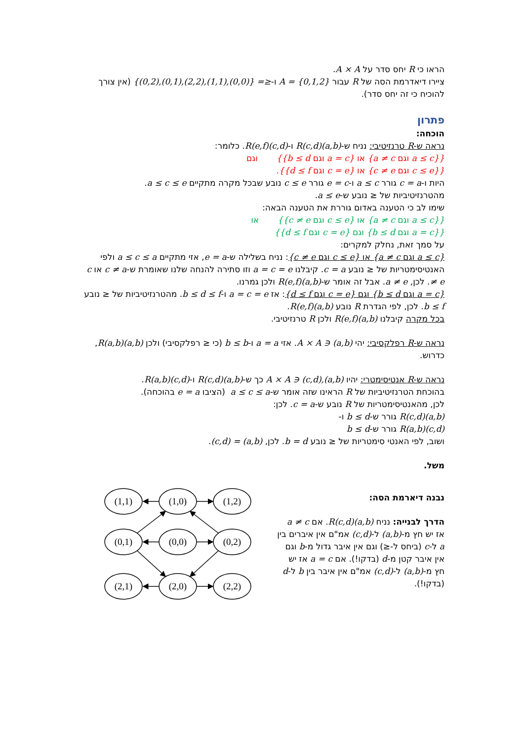הראו כי R יחס סדר על A × A.
ציירו דיאדרמת הסה של R עבור A = {0,1,2} ו-≤= {(0,0),(1,1),(2,2),(0,1),(0,2)} (אין צורך להוכיח כי זה יחס סדר).
פתרון
הוכחה:
נראה ש-R טרנזיטיבי: נניח ש-(a,b)R(c,d) ו-(c,d)R(e,f). כלומר:
{{a ≤ c וגם a ≠ c} או {a = c וגם b ≤ d}} וגם
{{c ≤ e וגם c ≠ e} או {c = e וגם d ≤ f}}.
היות ו-c = a גורר a ≤ c ו-e = c גורר c ≤ e נובע שבכל מקרה מתקיים a ≤ c ≤ e.
מהטרנזיטיביות של ≤ נובע ש-a ≤ e.
שימו לב כי הטענה באדום גוררת את הטענה הבאה:
{{a ≤ c וגם a ≠ c} או {c ≤ e וגם c ≠ e}} או
{{a = c וגם b ≤ d} וגם {c = e וגם d ≤ f}}
על סמך זאת, נחלק למקרים:
{a ≤ c וגם a ≠ c} או {c ≤ e וגם c ≠ e}: נניח בשלילה ש-e = a, אזי מתקיים a ≤ c ≤ a ולפי האנטיסימטריות של ≤ נובע c = a. קיבלנו a = c = e וזו סתירה להנחה שלנו שאומרת ש-c ≠ a או c ≠ e. לכן, a ≠ e. אבל זה אומר ש-(a,b)R(e,f) ולכן גמרנו.
{a = c וגם b ≤ d} וגם {c = e וגם d ≤ f}: אז a = c = e ו-b ≤ d ≤ f. מהטרנזיטיביות של ≤ נובע b ≤ f. לכן, לפי הגדרת R נובע (a,b)R(e,f).
בכל מקרה קיבלנו (a,b)R(e,f) ולכן R טרנזיטיבי.
נראה ש-R רפלקסיבי: יהי (a,b) ∈ A × A. אזי a = a ו-b ≤ b (כי ≤ רפלקסיבי) ולכן (a,b)R(a,b), כדרוש.
נראה ש-R אנטיסימטרי: יהיו (a,b),(c,d) ∈ A × A כך ש-(a,b)R(c,d) ו-(c,d)R(a,b).
בהוכחת הטרנזיטיביות של R הראינו שזה אומר ש-a ≤ c ≤ a (הציבו e = a בהוכחה).
לכן, מהאנטיסימטריות של R נובע ש-c = a. לכן:
(a,b)R(c,d) גורר ש-b ≤ d ו-
(c,d)R(a,b) גורר ש-b ≤ d
ושוב, לפי האנטי סימטריות של ≤ נובע b = d. לכן, (a,b) = (c,d).
משל.
נבנה דיארמת הסה:
הדרך לבנייה: נניח (a,b)R(c,d). אם a ≠ c אז יש חץ מ-(a,b) ל-(c,d) אמ"ם אין איברים בין a ל-c (ביחס ל-≤) וגם אין איבר גדול מ-b וגם אין איבר קטן מ-d (בדקו!). אם a = c אז יש חץ מ-(a,b) ל-(c,d) אמ"ם אין איבר בין b ל-d (בדקו!).
(1,1)
(1,0)
(1,2)
(0,1)
(0,0)
(0,2)
(2,1)
(2,0)
(2,2)